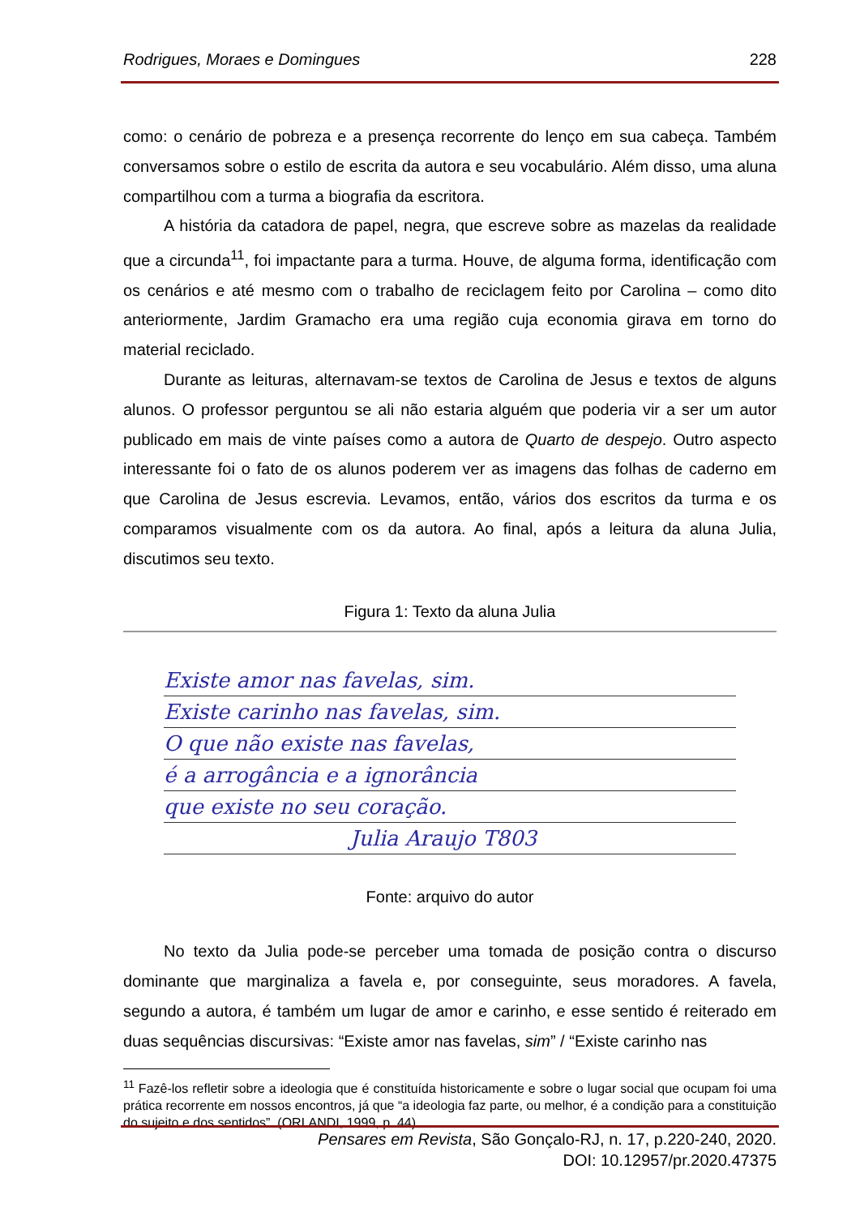Rodrigues, Moraes e Domingues 228
como: o cenário de pobreza e a presença recorrente do lenço em sua cabeça. Também conversamos sobre o estilo de escrita da autora e seu vocabulário. Além disso, uma aluna compartilhou com a turma a biografia da escritora.
A história da catadora de papel, negra, que escreve sobre as mazelas da realidade que a circunda<sup>11</sup>, foi impactante para a turma. Houve, de alguma forma, identificação com os cenários e até mesmo com o trabalho de reciclagem feito por Carolina – como dito anteriormente, Jardim Gramacho era uma região cuja economia girava em torno do material reciclado.
Durante as leituras, alternavam-se textos de Carolina de Jesus e textos de alguns alunos. O professor perguntou se ali não estaria alguém que poderia vir a ser um autor publicado em mais de vinte países como a autora de Quarto de despejo. Outro aspecto interessante foi o fato de os alunos poderem ver as imagens das folhas de caderno em que Carolina de Jesus escrevia. Levamos, então, vários dos escritos da turma e os comparamos visualmente com os da autora. Ao final, após a leitura da aluna Julia, discutimos seu texto.
Figura 1: Texto da aluna Julia
Existe amor nas favelas, sim.
Existe carinho nas favelas, sim.
O que não existe nas favelas,
é a arrogância e a ignorância
que existe no seu coração.
Julia Araujo T803
Fonte: arquivo do autor
No texto da Julia pode-se perceber uma tomada de posição contra o discurso dominante que marginaliza a favela e, por conseguinte, seus moradores. A favela, segundo a autora, é também um lugar de amor e carinho, e esse sentido é reiterado em duas sequências discursivas: “Existe amor nas favelas, sim” / “Existe carinho nas
<sup>11</sup> Fazê-los refletir sobre a ideologia que é constituída historicamente e sobre o lugar social que ocupam foi uma prática recorrente em nossos encontros, já que “a ideologia faz parte, ou melhor, é a condição para a constituição do sujeito e dos sentidos”. (ORLANDI, 1999, p. 44).
Pensares em Revista, São Gonçalo-RJ, n. 17, p.220-240, 2020.
DOI: 10.12957/pr.2020.47375